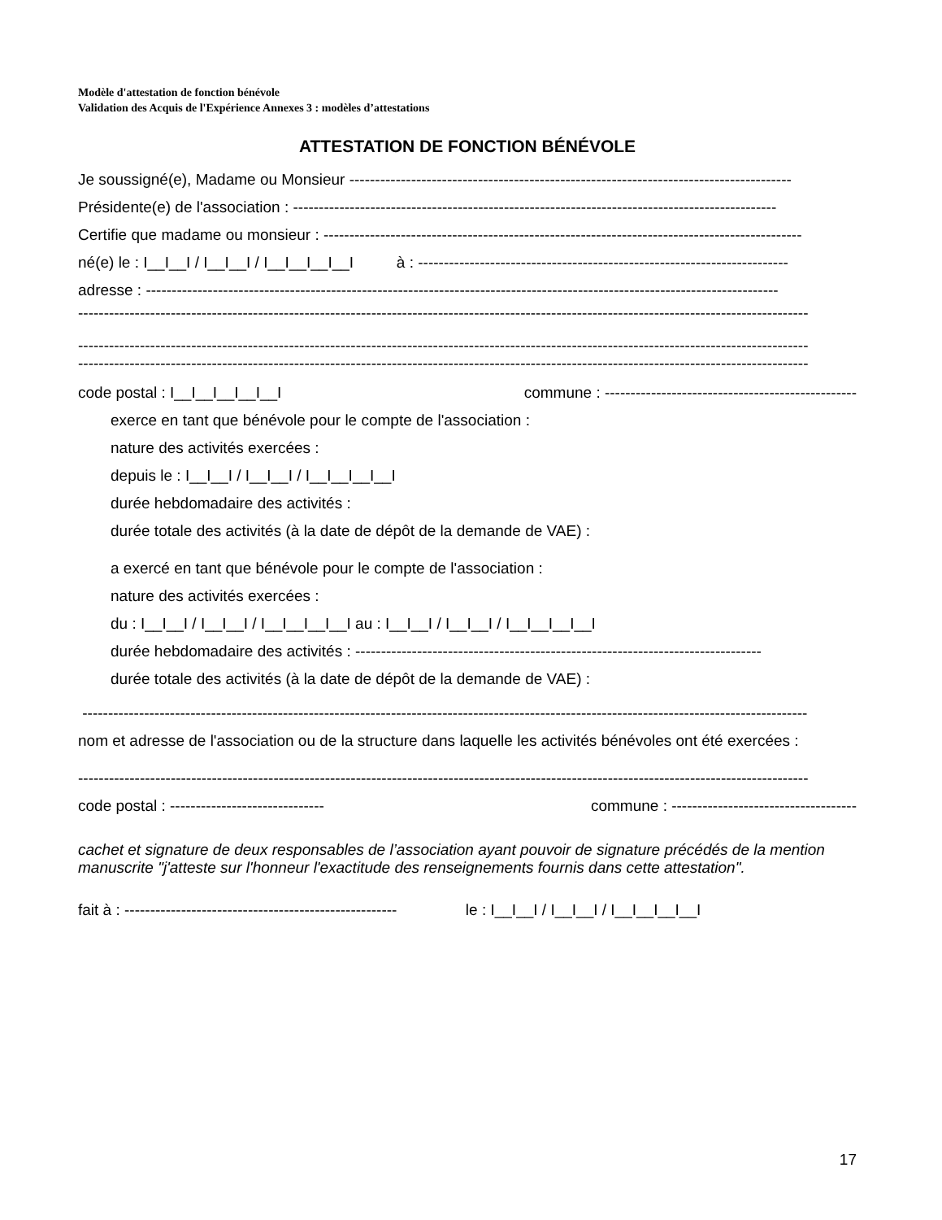Modèle d'attestation de fonction bénévole
Validation des Acquis de l'Expérience Annexes 3 : modèles d’attestations
ATTESTATION DE FONCTION BÉNÉVOLE
Je soussigné(e), Madame ou Monsieur --------------------------------------------------------------------------------------
Présidente(e) de l'association : ----------------------------------------------------------------------------------------------
Certifie que madame ou monsieur : ---------------------------------------------------------------------------------------------
né(e) le : I__I__I / I__I__I / I__I__I__I__I à : ------------------------------------------------------------------------
adresse : ---------------------------------------------------------------------------------------------------------------------------
----------------------------------------------------------------------------------------------------------------------------------------------
----------------------------------------------------------------------------------------------------------------------------------------------
----------------------------------------------------------------------------------------------------------------------------------------------
code postal : I__I__I__I__I__I commune : -------------------------------------------------
exerce en tant que bénévole pour le compte de l'association :
nature des activités exercées :
depuis le : I__I__I / I__I__I / I__I__I__I__I
durée hebdomadaire des activités :
durée totale des activités (à la date de dépôt de la demande de VAE) :
a exercé en tant que bénévole pour le compte de l'association :
nature des activités exercées :
du : I__I__I / I__I__I / I__I__I__I__I au : I__I__I / I__I__I / I__I__I__I__I
durée hebdomadaire des activités : -------------------------------------------------------------------------------
durée totale des activités (à la date de dépôt de la demande de VAE) :
---------------------------------------------------------------------------------------------------------------------------------------------
nom et adresse de l'association ou de la structure dans laquelle les activités bénévoles ont été exercées :
----------------------------------------------------------------------------------------------------------------------------------------------
code postal : ------------------------------ commune : ------------------------------------
cachet et signature de deux responsables de l’association ayant pouvoir de signature précédés de la mention manuscrite "j'atteste sur l'honneur l'exactitude des renseignements fournis dans cette attestation".
fait à : ----------------------------------------------------- le : I__I__I / I__I__I / I__I__I__I__I
17